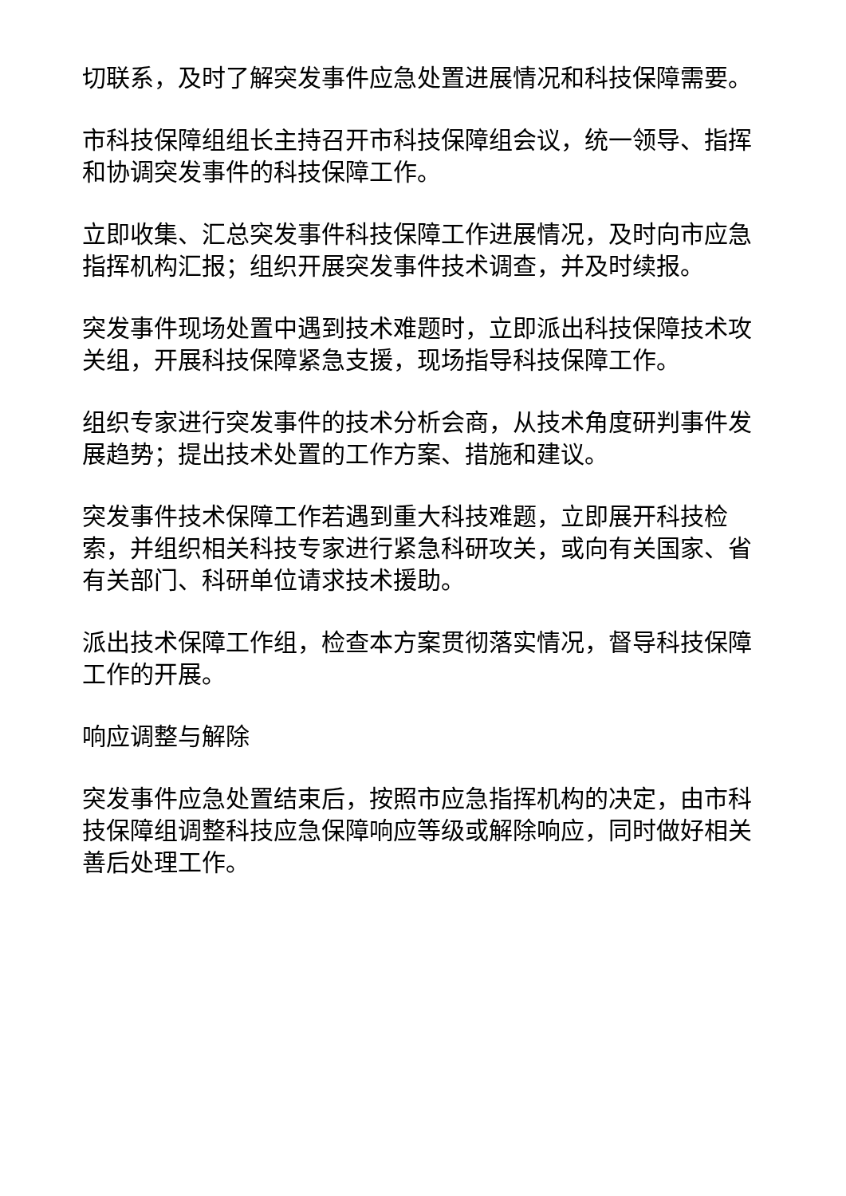切联系，及时了解突发事件应急处置进展情况和科技保障需要。
市科技保障组组长主持召开市科技保障组会议，统一领导、指挥和协调突发事件的科技保障工作。
立即收集、汇总突发事件科技保障工作进展情况，及时向市应急指挥机构汇报；组织开展突发事件技术调查，并及时续报。
突发事件现场处置中遇到技术难题时，立即派出科技保障技术攻关组，开展科技保障紧急支援，现场指导科技保障工作。
组织专家进行突发事件的技术分析会商，从技术角度研判事件发展趋势；提出技术处置的工作方案、措施和建议。
突发事件技术保障工作若遇到重大科技难题，立即展开科技检索，并组织相关科技专家进行紧急科研攻关，或向有关国家、省有关部门、科研单位请求技术援助。
派出技术保障工作组，检查本方案贯彻落实情况，督导科技保障工作的开展。
响应调整与解除
突发事件应急处置结束后，按照市应急指挥机构的决定，由市科技保障组调整科技应急保障响应等级或解除响应，同时做好相关善后处理工作。